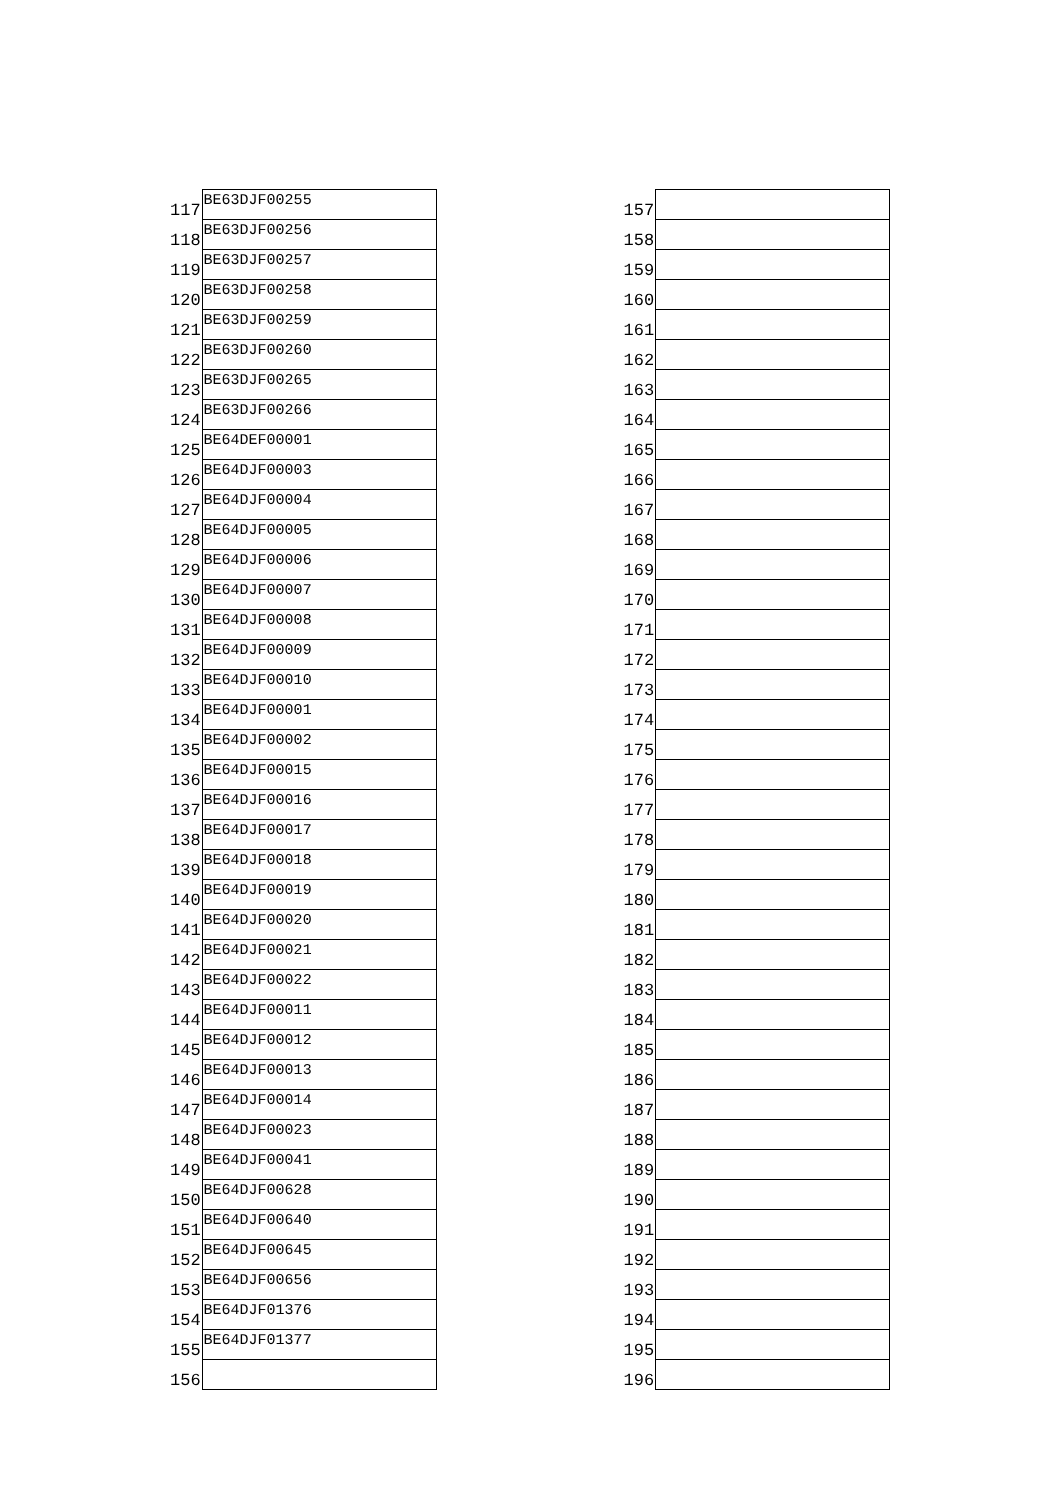| 117 | BE63DJF00255 |
| 118 | BE63DJF00256 |
| 119 | BE63DJF00257 |
| 120 | BE63DJF00258 |
| 121 | BE63DJF00259 |
| 122 | BE63DJF00260 |
| 123 | BE63DJF00265 |
| 124 | BE63DJF00266 |
| 125 | BE64DEF00001 |
| 126 | BE64DJF00003 |
| 127 | BE64DJF00004 |
| 128 | BE64DJF00005 |
| 129 | BE64DJF00006 |
| 130 | BE64DJF00007 |
| 131 | BE64DJF00008 |
| 132 | BE64DJF00009 |
| 133 | BE64DJF00010 |
| 134 | BE64DJF00001 |
| 135 | BE64DJF00002 |
| 136 | BE64DJF00015 |
| 137 | BE64DJF00016 |
| 138 | BE64DJF00017 |
| 139 | BE64DJF00018 |
| 140 | BE64DJF00019 |
| 141 | BE64DJF00020 |
| 142 | BE64DJF00021 |
| 143 | BE64DJF00022 |
| 144 | BE64DJF00011 |
| 145 | BE64DJF00012 |
| 146 | BE64DJF00013 |
| 147 | BE64DJF00014 |
| 148 | BE64DJF00023 |
| 149 | BE64DJF00041 |
| 150 | BE64DJF00628 |
| 151 | BE64DJF00640 |
| 152 | BE64DJF00645 |
| 153 | BE64DJF00656 |
| 154 | BE64DJF01376 |
| 155 | BE64DJF01377 |
| 156 | |
| 157 | |
| 158 | |
| 159 | |
| 160 | |
| 161 | |
| 162 | |
| 163 | |
| 164 | |
| 165 | |
| 166 | |
| 167 | |
| 168 | |
| 169 | |
| 170 | |
| 171 | |
| 172 | |
| 173 | |
| 174 | |
| 175 | |
| 176 | |
| 177 | |
| 178 | |
| 179 | |
| 180 | |
| 181 | |
| 182 | |
| 183 | |
| 184 | |
| 185 | |
| 186 | |
| 187 | |
| 188 | |
| 189 | |
| 190 | |
| 191 | |
| 192 | |
| 193 | |
| 194 | |
| 195 | |
| 196 | |